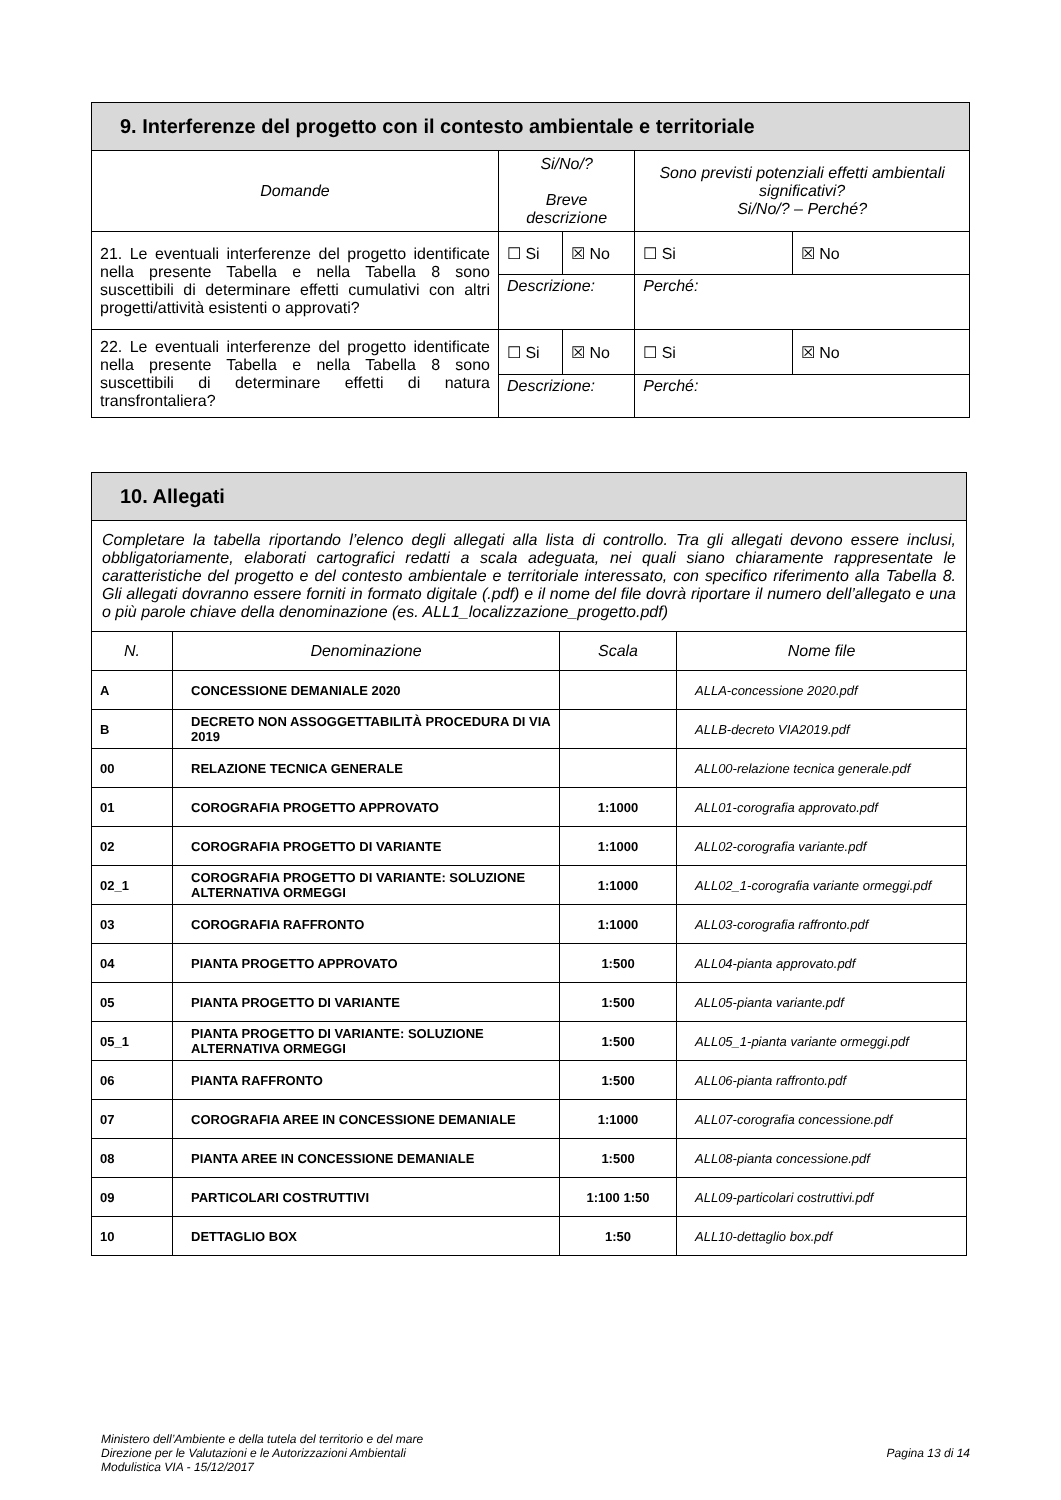| 9. Interferenze del progetto con il contesto ambientale e territoriale | | | | |
| --- | --- | --- | --- | --- |
| Domande | Si/No/? Breve descrizione | | Sono previsti potenziali effetti ambientali significativi? Si/No/? – Perché? | |
| 21. Le eventuali interferenze del progetto identificate nella presente Tabella e nella Tabella 8 sono suscettibili di determinare effetti cumulativi con altri progetti/attività esistenti o approvati? | ☐ Si | ☒ No | ☐ Si | ☒ No |
| | Descrizione: | | Perché: | |
| 22. Le eventuali interferenze del progetto identificate nella presente Tabella e nella Tabella 8 sono suscettibili di determinare effetti di natura transfrontaliera? | ☐ Si | ☒ No | ☐ Si | ☒ No |
| | Descrizione: | | Perché: | |
| 10. Allegati | | | |
| --- | --- | --- | --- |
| Completare la tabella riportando l’elenco degli allegati alla lista di controllo. Tra gli allegati devono essere inclusi, obbligatoriamente, elaborati cartografici redatti a scala adeguata, nei quali siano chiaramente rappresentate le caratteristiche del progetto e del contesto ambientale e territoriale interessato, con specifico riferimento alla Tabella 8. Gli allegati dovranno essere forniti in formato digitale (.pdf) e il nome del file dovrà riportare il numero dell’allegato e una o più parole chiave della denominazione (es. ALL1_localizzazione_progetto.pdf) | | | |
| N. | Denominazione | Scala | Nome file |
| A | CONCESSIONE DEMANIALE 2020 | | ALLA-concessione 2020.pdf |
| B | DECRETO NON ASSOGGETTABILITÀ PROCEDURA DI VIA 2019 | | ALLB-decreto VIA2019.pdf |
| 00 | RELAZIONE TECNICA GENERALE | | ALL00-relazione tecnica generale.pdf |
| 01 | COROGRAFIA PROGETTO APPROVATO | 1:1000 | ALL01-corografia approvato.pdf |
| 02 | COROGRAFIA PROGETTO DI VARIANTE | 1:1000 | ALL02-corografia variante.pdf |
| 02_1 | COROGRAFIA PROGETTO DI VARIANTE: SOLUZIONE ALTERNATIVA ORMEGGI | 1:1000 | ALL02_1-corografia variante ormeggi.pdf |
| 03 | COROGRAFIA RAFFRONTO | 1:1000 | ALL03-corografia raffronto.pdf |
| 04 | PIANTA PROGETTO APPROVATO | 1:500 | ALL04-pianta approvato.pdf |
| 05 | PIANTA PROGETTO DI VARIANTE | 1:500 | ALL05-pianta variante.pdf |
| 05_1 | PIANTA PROGETTO DI VARIANTE: SOLUZIONE ALTERNATIVA ORMEGGI | 1:500 | ALL05_1-pianta variante ormeggi.pdf |
| 06 | PIANTA RAFFRONTO | 1:500 | ALL06-pianta raffronto.pdf |
| 07 | COROGRAFIA AREE IN CONCESSIONE DEMANIALE | 1:1000 | ALL07-corografia concessione.pdf |
| 08 | PIANTA AREE IN CONCESSIONE DEMANIALE | 1:500 | ALL08-pianta concessione.pdf |
| 09 | PARTICOLARI COSTRUTTIVI | 1:100 1:50 | ALL09-particolari costruttivi.pdf |
| 10 | DETTAGLIO BOX | 1:50 | ALL10-dettaglio box.pdf |
Ministero dell’Ambiente e della tutela del territorio e del mare
Direzione per le Valutazioni e le Autorizzazioni Ambientali
Modulistica VIA - 15/12/2017
Pagina 13 di 14